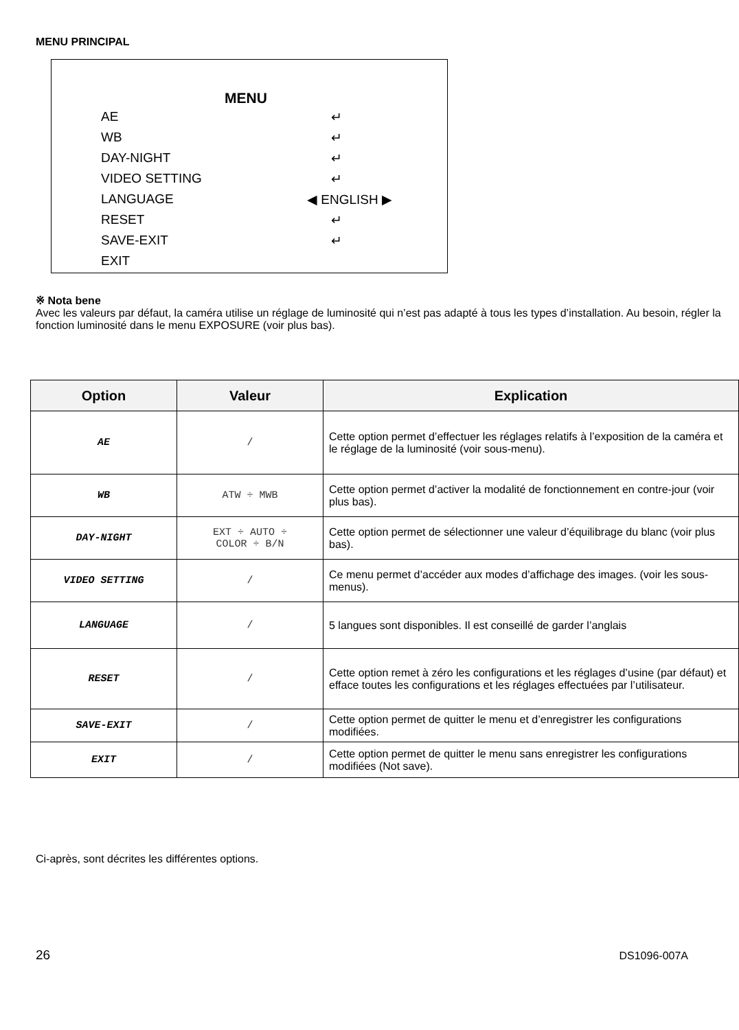MENU PRINCIPAL
MENU
AE ↵
WB ↵
DAY-NIGHT ↵
VIDEO SETTING ↵
LANGUAGE ◀ ENGLISH ▶
RESET ↵
SAVE-EXIT ↵
EXIT
※ Nota bene
Avec les valeurs par défaut, la caméra utilise un réglage de luminosité qui n’est pas adapté à tous les types d’installation. Au besoin, régler la fonction luminosité dans le menu EXPOSURE (voir plus bas).
| Option | Valeur | Explication |
| --- | --- | --- |
| AE | / | Cette option permet d’effectuer les réglages relatifs à l’exposition de la caméra et le réglage de la luminosité (voir sous-menu). |
| WB | ATW ÷ MWB | Cette option permet d’activer la modalité de fonctionnement en contre-jour (voir plus bas). |
| DAY-NIGHT | EXT ÷ AUTO ÷ COLOR ÷ B/N | Cette option permet de sélectionner une valeur d’équilibrage du blanc (voir plus bas). |
| VIDEO SETTING | / | Ce menu permet d’accéder aux modes d’affichage des images. (voir les sous-menus). |
| LANGUAGE | / | 5 langues sont disponibles. Il est conseillé de garder l’anglais |
| RESET | / | Cette option remet à zéro les configurations et les réglages d’usine (par défaut) et efface toutes les configurations et les réglages effectuées par l’utilisateur. |
| SAVE-EXIT | / | Cette option permet de quitter le menu et d’enregistrer les configurations modifiées. |
| EXIT | / | Cette option permet de quitter le menu sans enregistrer les configurations modifiées (Not save). |
Ci-après, sont décrites les différentes options.
26 DS1096-007A